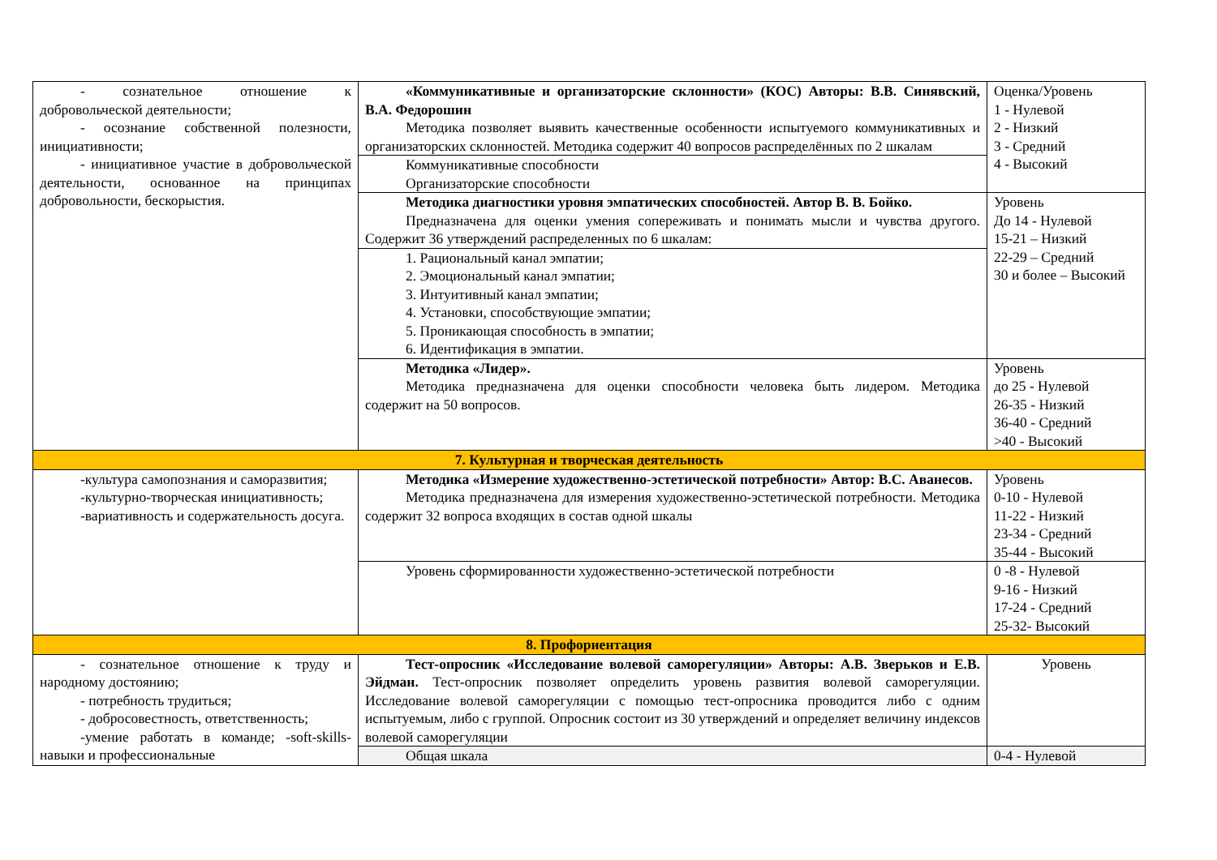| - сознательное отношение к добровольческой деятельности; - осознание собственной полезности, инициативности; - инициативное участие в добровольческой деятельности, основанное на принципах добровольности, бескорыстия. | «Коммуникативные и организаторские склонности» (КОС) Авторы: В.В. Синявский, В.А. Федорошин Методика позволяет выявить качественные особенности испытуемого коммуникативных и организаторских склонностей. Методика содержит 40 вопросов распределённых по 2 шкалам | Оценка/Уровень 1 - Нулевой 2 - Низкий 3 - Средний 4 - Высокий |
| | Коммуникативные способности Организаторские способности | |
| | Методика диагностики уровня эмпатических способностей. Автор В. В. Бойко. Предназначена для оценки умения сопереживать и понимать мысли и чувства другого. Содержит 36 утверждений распределенных по 6 шкалам: | Уровень До 14 - Нулевой 15-21 – Низкий 22-29 – Средний 30 и более – Высокий |
| | 1. Рациональный канал эмпатии; 2. Эмоциональный канал эмпатии; 3. Интуитивный канал эмпатии; 4. Установки, способствующие эмпатии; 5. Проникающая способность в эмпатии; 6. Идентификация в эмпатии. | |
| | Методика «Лидер». Методика предназначена для оценки способности человека быть лидером. Методика содержит на 50 вопросов. | Уровень до 25 - Нулевой 26-35 - Низкий 36-40 - Средний >40 - Высокий |
| 7. Культурная и творческая деятельность | | |
| -культура самопознания и саморазвития; -культурно-творческая инициативность; -вариативность и содержательность досуга. | Методика «Измерение художественно-эстетической потребности» Автор: В.С. Аванесов. Методика предназначена для измерения художественно-эстетической потребности. Методика содержит 32 вопроса входящих в состав одной шкалы | Уровень 0-10 - Нулевой 11-22 - Низкий 23-34 - Средний 35-44 - Высокий |
| | Уровень сформированности художественно-эстетической потребности | 0 -8 - Нулевой 9-16 - Низкий 17-24 - Средний 25-32- Высокий |
| 8. Профориентация | | |
| - сознательное отношение к труду и народному достоянию; - потребность трудиться; - добросовестность, ответственность; -умение работать в команде; -soft-skills-навыки и профессиональные | Тест-опросник «Исследование волевой саморегуляции» Авторы: А.В. Зверьков и Е.В. Эйдман. Тест-опросник позволяет определить уровень развития волевой саморегуляции. Исследование волевой саморегуляции с помощью тест-опросника проводится либо с одним испытуемым, либо с группой. Опросник состоит из 30 утверждений и определяет величину индексов волевой саморегуляции | Уровень |
| | Общая шкала | 0-4 - Нулевой |